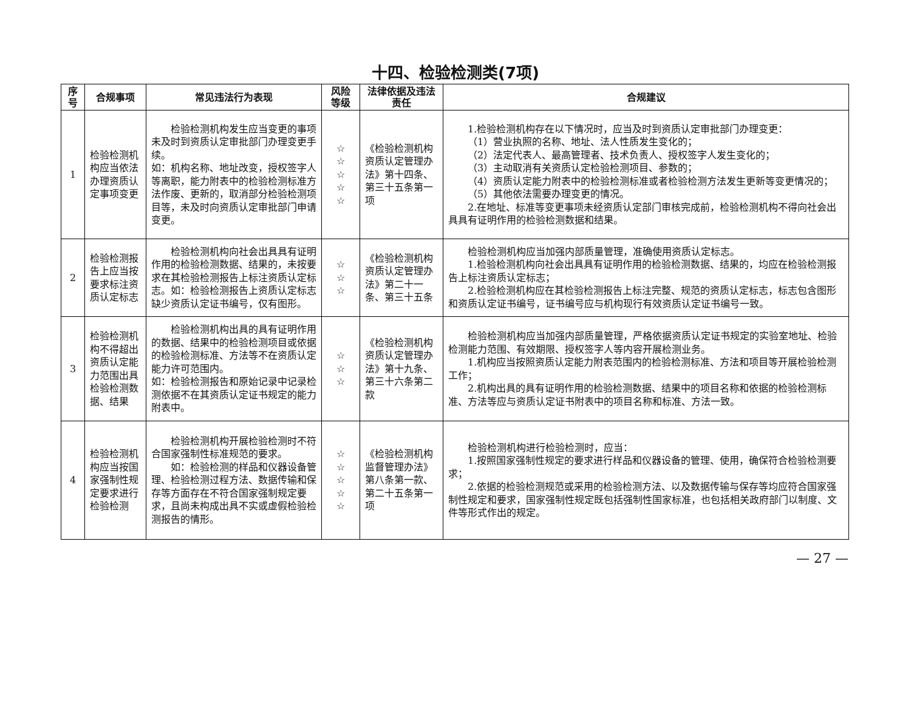十四、检验检测类(7项)
| 序号 | 合规事项 | 常见违法行为表现 | 风险等级 | 法律依据及违法责任 | 合规建议 |
| --- | --- | --- | --- | --- | --- |
| 1 | 检验检测机构应当依法办理资质认定事项变更 | 检验检测机构发生应当变更的事项未及时到资质认定审批部门办理变更手续。 如：机构名称、地址改变，授权签字人等离职，能力附表中的检验检测标准方法作废、更新的，取消部分检验检测项目等，未及时向资质认定审批部门申请变更。 | ☆ ☆ ☆ ☆ ☆ | 《检验检测机构资质认定管理办法》第十四条、第三十五条第一项 | 1.检验检测机构存在以下情况时，应当及时到资质认定审批部门办理变更： （1）营业执照的名称、地址、法人性质发生变化的； （2）法定代表人、最高管理者、技术负责人、授权签字人发生变化的； （3）主动取消有关资质认定检验检测项目、参数的； （4）资质认定能力附表中的检验检测标准或者检验检测方法发生更新等变更情况的； （5）其他依法需要办理变更的情况。 2.在地址、标准等变更事项未经资质认定部门审核完成前，检验检测机构不得向社会出具具有证明作用的检验检测数据和结果。 |
| 2 | 检验检测报告上应当按要求标注资质认定标志 | 检验检测机构向社会出具具有证明作用的检验检测数据、结果的，未按要求在其检验检测报告上标注资质认定标志。如：检验检测报告上资质认定标志缺少资质认定证书编号，仅有图形。 | ☆ ☆ ☆ | 《检验检测机构资质认定管理办法》第二十一条、第三十五条 | 检验检测机构应当加强内部质量管理，准确使用资质认定标志。 1.检验检测机构向社会出具具有证明作用的检验检测数据、结果的，均应在检验检测报告上标注资质认定标志； 2.检验检测机构应在其检验检测报告上标注完整、规范的资质认定标志，标志包含图形和资质认定证书编号，证书编号应与机构现行有效资质认定证书编号一致。 |
| 3 | 检验检测机构不得超出资质认定能力范围出具检验检测数据、结果 | 检验检测机构出具的具有证明作用的数据、结果中的检验检测项目或依据的检验检测标准、方法等不在资质认定能力许可范围内。 如：检验检测报告和原始记录中记录检测依据不在其资质认定证书规定的能力附表中。 | ☆ ☆ ☆ | 《检验检测机构资质认定管理办法》第十九条、第三十六条第二款 | 检验检测机构应当加强内部质量管理，严格依据资质认定证书规定的实验室地址、检验检测能力范围、有效期限、授权签字人等内容开展检测业务。 1.机构应当按照资质认定能力附表范围内的检验检测标准、方法和项目等开展检验检测工作； 2.机构出具的具有证明作用的检验检测数据、结果中的项目名称和依据的检验检测标准、方法等应与资质认定证书附表中的项目名称和标准、方法一致。 |
| 4 | 检验检测机构应当按国家强制性规定要求进行检验检测 | 检验检测机构开展检验检测时不符合国家强制性标准规范的要求。 如：检验检测的样品和仪器设备管理、检验检测过程方法、数据传输和保存等方面存在不符合国家强制规定要求，且尚未构成出具不实或虚假检验检测报告的情形。 | ☆ ☆ ☆ ☆ ☆ | 《检验检测机构监督管理办法》第八条第一款、第二十五条第一项 | 检验检测机构进行检验检测时，应当： 1.按照国家强制性规定的要求进行样品和仪器设备的管理、使用，确保符合检验检测要求； 2.依据的检验检测规范或采用的检验检测方法、以及数据传输与保存等均应符合国家强制性规定和要求，国家强制性规定既包括强制性国家标准，也包括相关政府部门以制度、文件等形式作出的规定。 |
— 27 —